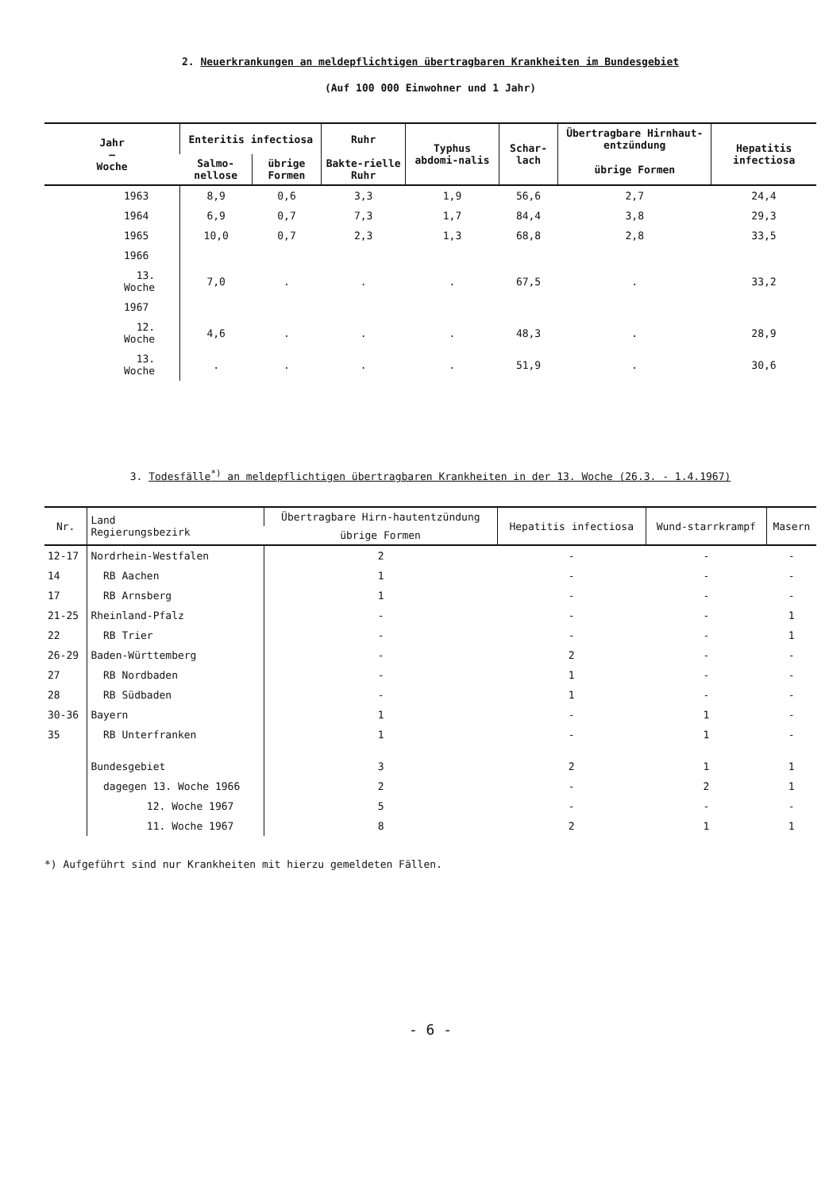2. Neuerkrankungen an meldepflichtigen übertragbaren Krankheiten im Bundesgebiet
(Auf 100 000 Einwohner und 1 Jahr)
| Jahr — Woche | Enteritis infectiosa | | Ruhr | Typhus abdomi-nalis | Schar-lach | Übertragbare Hirnhaut-entzündung | Hepatitis infectiosa |
| --- | --- | --- | --- | --- | --- | --- | --- |
| | Salmo-nellose | übrige Formen | Bakte-rielle Ruhr | | | übrige Formen | |
| 1963 | 8,9 | 0,6 | 3,3 | 1,9 | 56,6 | 2,7 | 24,4 |
| 1964 | 6,9 | 0,7 | 7,3 | 1,7 | 84,4 | 3,8 | 29,3 |
| 1965 | 10,0 | 0,7 | 2,3 | 1,3 | 68,8 | 2,8 | 33,5 |
| 1966 | | | | | | | |
| 13. Woche | 7,0 | . | . | . | 67,5 | . | 33,2 |
| 1967 | | | | | | | |
| 12. Woche | 4,6 | . | . | . | 48,3 | . | 28,9 |
| 13. Woche | . | . | . | . | 51,9 | . | 30,6 |
3. Todesfälle<sup>*)</sup> an meldepflichtigen übertragbaren Krankheiten in der 13. Woche (26.3. - 1.4.1967)
| Nr. | Land Regierungsbezirk | Übertragbare Hirn-hautentzündung | Hepatitis infectiosa | Wund-starrkrampf | Masern |
| --- | --- | --- | --- | --- | --- |
| | | übrige Formen | | | |
| 12-17 | Nordrhein-Westfalen | 2 | - | - | - |
| 14 | RB Aachen | 1 | - | - | - |
| 17 | RB Arnsberg | 1 | - | - | - |
| 21-25 | Rheinland-Pfalz | - | - | - | 1 |
| 22 | RB Trier | - | - | - | 1 |
| 26-29 | Baden-Württemberg | - | 2 | - | - |
| 27 | RB Nordbaden | - | 1 | - | - |
| 28 | RB Südbaden | - | 1 | - | - |
| 30-36 | Bayern | 1 | - | 1 | - |
| 35 | RB Unterfranken | 1 | - | 1 | - |
| | Bundesgebiet | 3 | 2 | 1 | 1 |
| | dagegen 13. Woche 1966 | 2 | - | 2 | 1 |
| | 12. Woche 1967 | 5 | - | - | - |
| | 11. Woche 1967 | 8 | 2 | 1 | 1 |
*) Aufgeführt sind nur Krankheiten mit hierzu gemeldeten Fällen.
- 6 -